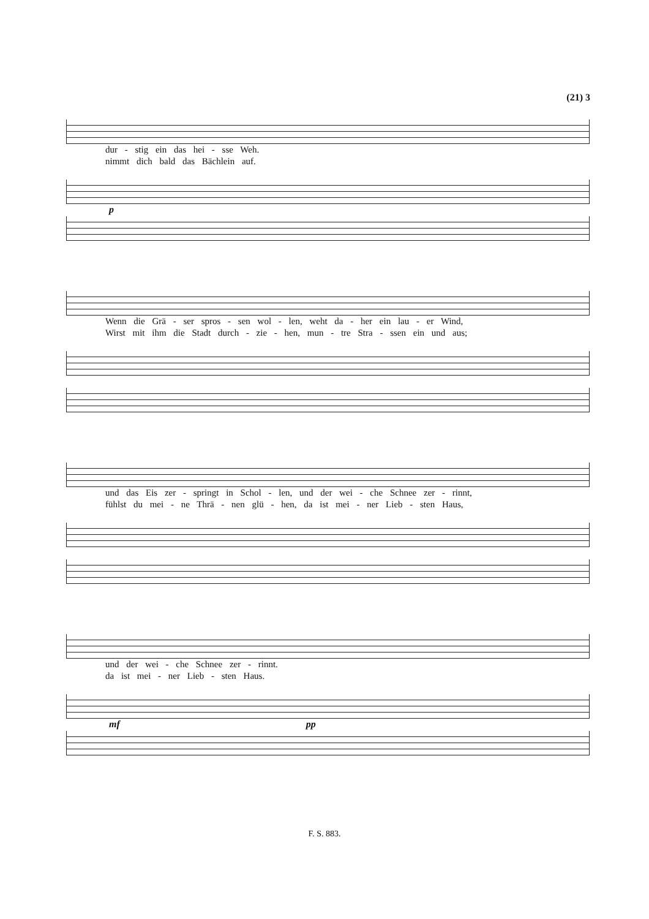(21) 3
dur - stig ein das hei - sse Weh.
nimmt dich bald das Bächlein auf.
p
Wenn die Grä - ser spros - sen wol - len, weht da - her ein lau - er Wind,
Wirst mit ihm die Stadt durch - zie - hen, mun - tre Stra - ssen ein und aus;
und das Eis zer - springt in Schol - len, und der wei - che Schnee zer - rinnt,
fühlst du mei - ne Thrä - nen glü - hen, da ist mei - ner Lieb - sten Haus,
und der wei - che Schnee zer - rinnt.
da ist mei - ner Lieb - sten Haus.
mf pp
F. S. 883.